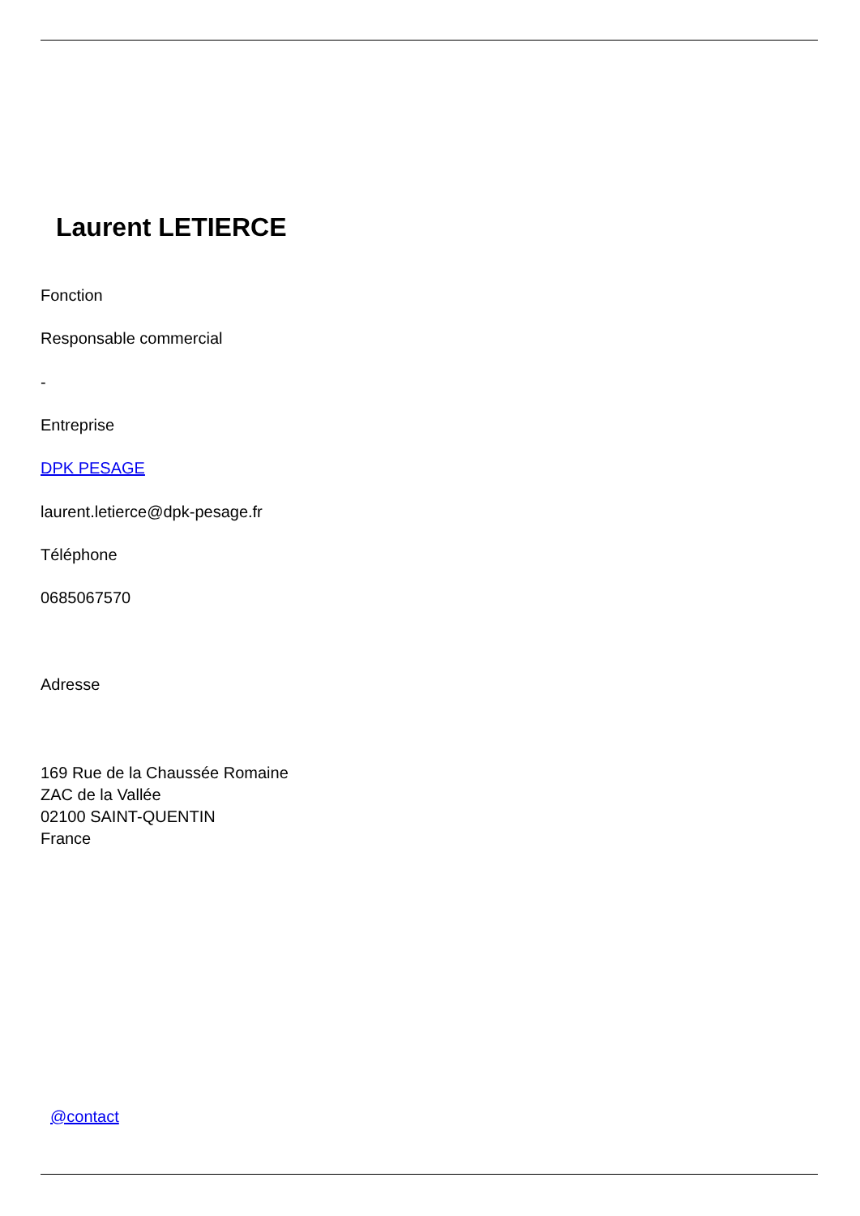Laurent LETIERCE
Fonction
Responsable commercial
-
Entreprise
DPK PESAGE
laurent.letierce@dpk-pesage.fr
Téléphone
0685067570
Adresse
169 Rue de la Chaussée Romaine
ZAC de la Vallée
02100 SAINT-QUENTIN
France
@contact